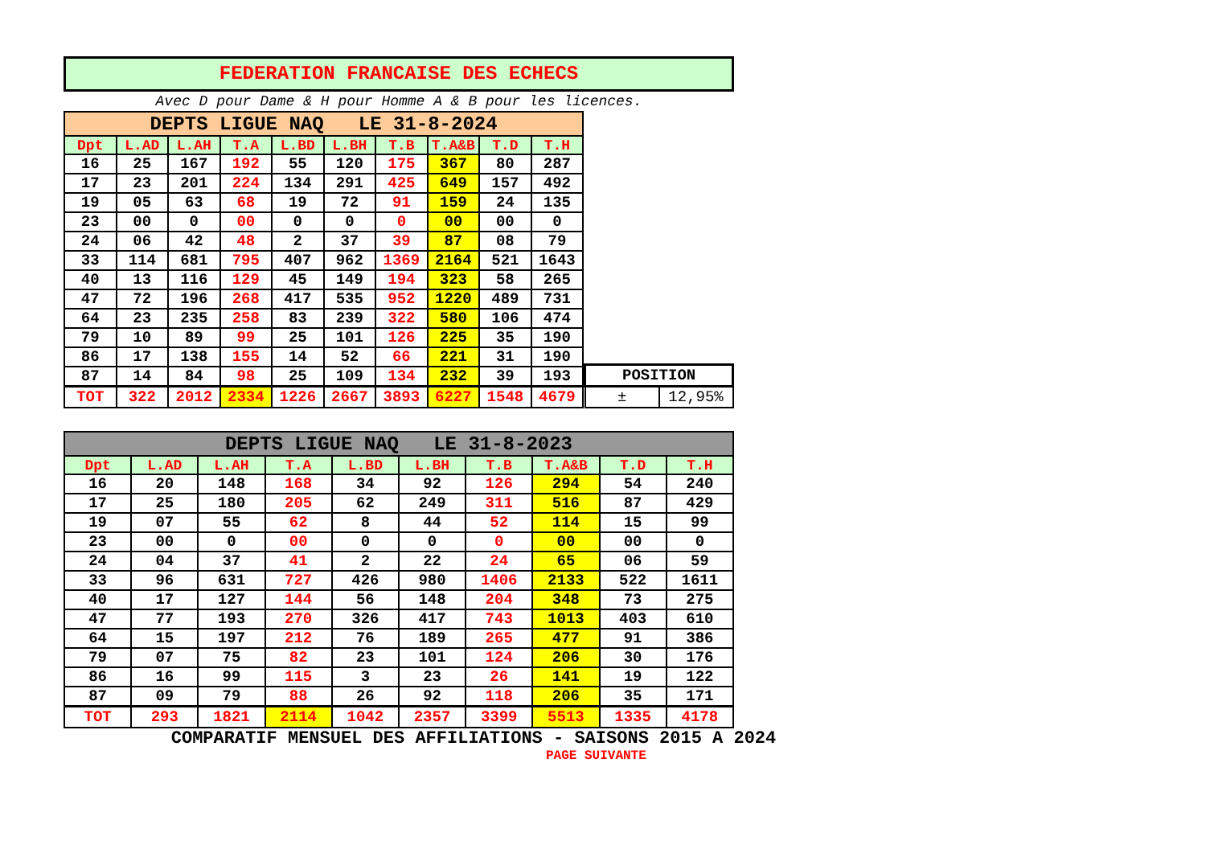FEDERATION FRANCAISE DES ECHECS
Avec D pour Dame & H pour Homme A & B pour les licences.
| DEPTS LIGUE NAQ LE 31-8-2024 | | | | | | | | | |
| --- | --- | --- | --- | --- | --- | --- | --- | --- | --- |
| Dpt | L.AD | L.AH | T.A | L.BD | L.BH | T.B | T.A&B | T.D | T.H |
| 16 | 25 | 167 | 192 | 55 | 120 | 175 | 367 | 80 | 287 |
| 17 | 23 | 201 | 224 | 134 | 291 | 425 | 649 | 157 | 492 |
| 19 | 05 | 63 | 68 | 19 | 72 | 91 | 159 | 24 | 135 |
| 23 | 00 | 0 | 00 | 0 | 0 | 0 | 00 | 00 | 0 |
| 24 | 06 | 42 | 48 | 2 | 37 | 39 | 87 | 08 | 79 |
| 33 | 114 | 681 | 795 | 407 | 962 | 1369 | 2164 | 521 | 1643 |
| 40 | 13 | 116 | 129 | 45 | 149 | 194 | 323 | 58 | 265 |
| 47 | 72 | 196 | 268 | 417 | 535 | 952 | 1220 | 489 | 731 |
| 64 | 23 | 235 | 258 | 83 | 239 | 322 | 580 | 106 | 474 |
| 79 | 10 | 89 | 99 | 25 | 101 | 126 | 225 | 35 | 190 |
| 86 | 17 | 138 | 155 | 14 | 52 | 66 | 221 | 31 | 190 |
| 87 | 14 | 84 | 98 | 25 | 109 | 134 | 232 | 39 | 193 |
| TOT | 322 | 2012 | 2334 | 1226 | 2667 | 3893 | 6227 | 1548 | 4679 |
| POSITION | |
| ± | 12,95% |
| DEPTS LIGUE NAQ LE 31-8-2023 | | | | | | | | | |
| --- | --- | --- | --- | --- | --- | --- | --- | --- | --- |
| Dpt | L.AD | L.AH | T.A | L.BD | L.BH | T.B | T.A&B | T.D | T.H |
| 16 | 20 | 148 | 168 | 34 | 92 | 126 | 294 | 54 | 240 |
| 17 | 25 | 180 | 205 | 62 | 249 | 311 | 516 | 87 | 429 |
| 19 | 07 | 55 | 62 | 8 | 44 | 52 | 114 | 15 | 99 |
| 23 | 00 | 0 | 00 | 0 | 0 | 0 | 00 | 00 | 0 |
| 24 | 04 | 37 | 41 | 2 | 22 | 24 | 65 | 06 | 59 |
| 33 | 96 | 631 | 727 | 426 | 980 | 1406 | 2133 | 522 | 1611 |
| 40 | 17 | 127 | 144 | 56 | 148 | 204 | 348 | 73 | 275 |
| 47 | 77 | 193 | 270 | 326 | 417 | 743 | 1013 | 403 | 610 |
| 64 | 15 | 197 | 212 | 76 | 189 | 265 | 477 | 91 | 386 |
| 79 | 07 | 75 | 82 | 23 | 101 | 124 | 206 | 30 | 176 |
| 86 | 16 | 99 | 115 | 3 | 23 | 26 | 141 | 19 | 122 |
| 87 | 09 | 79 | 88 | 26 | 92 | 118 | 206 | 35 | 171 |
| TOT | 293 | 1821 | 2114 | 1042 | 2357 | 3399 | 5513 | 1335 | 4178 |
COMPARATIF MENSUEL DES AFFILIATIONS - SAISONS 2015 A 2024
PAGE SUIVANTE